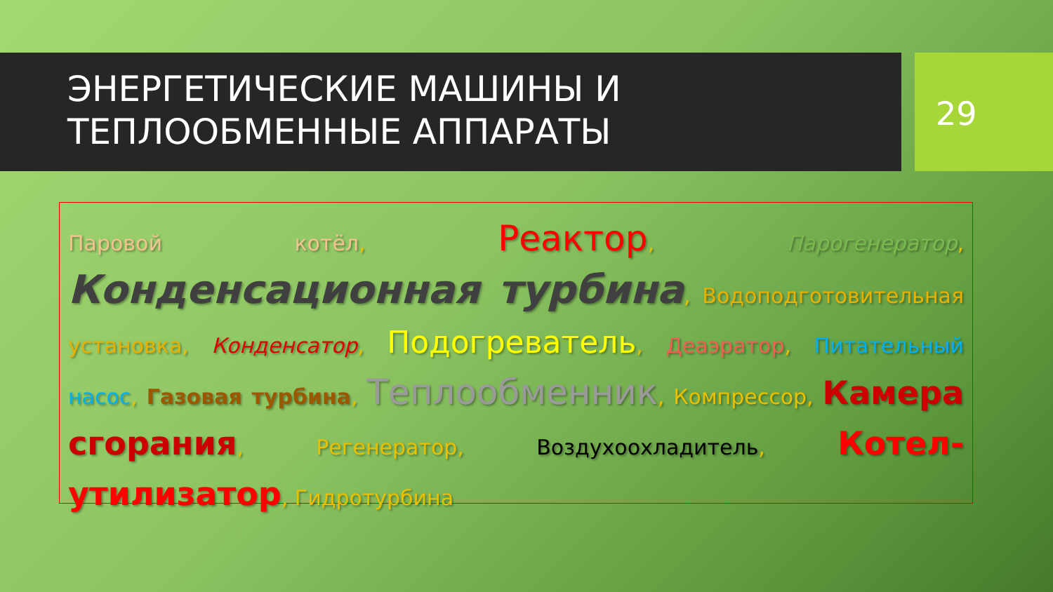ЭНЕРГЕТИЧЕСКИЕ МАШИНЫ И
ТЕПЛООБМЕННЫЕ АППАРАТЫ
29
Паровой котёл, Реактор, Парогенератор, Конденсационная турбина, Водоподготовительная установка, Конденсатор, Подогреватель, Деаэратор, Питательный насос, Газовая турбина, Теплообменник, Компрессор, Камера сгорания, Регенератор, Воздухоохладитель, Котел-утилизатор, Гидротурбина